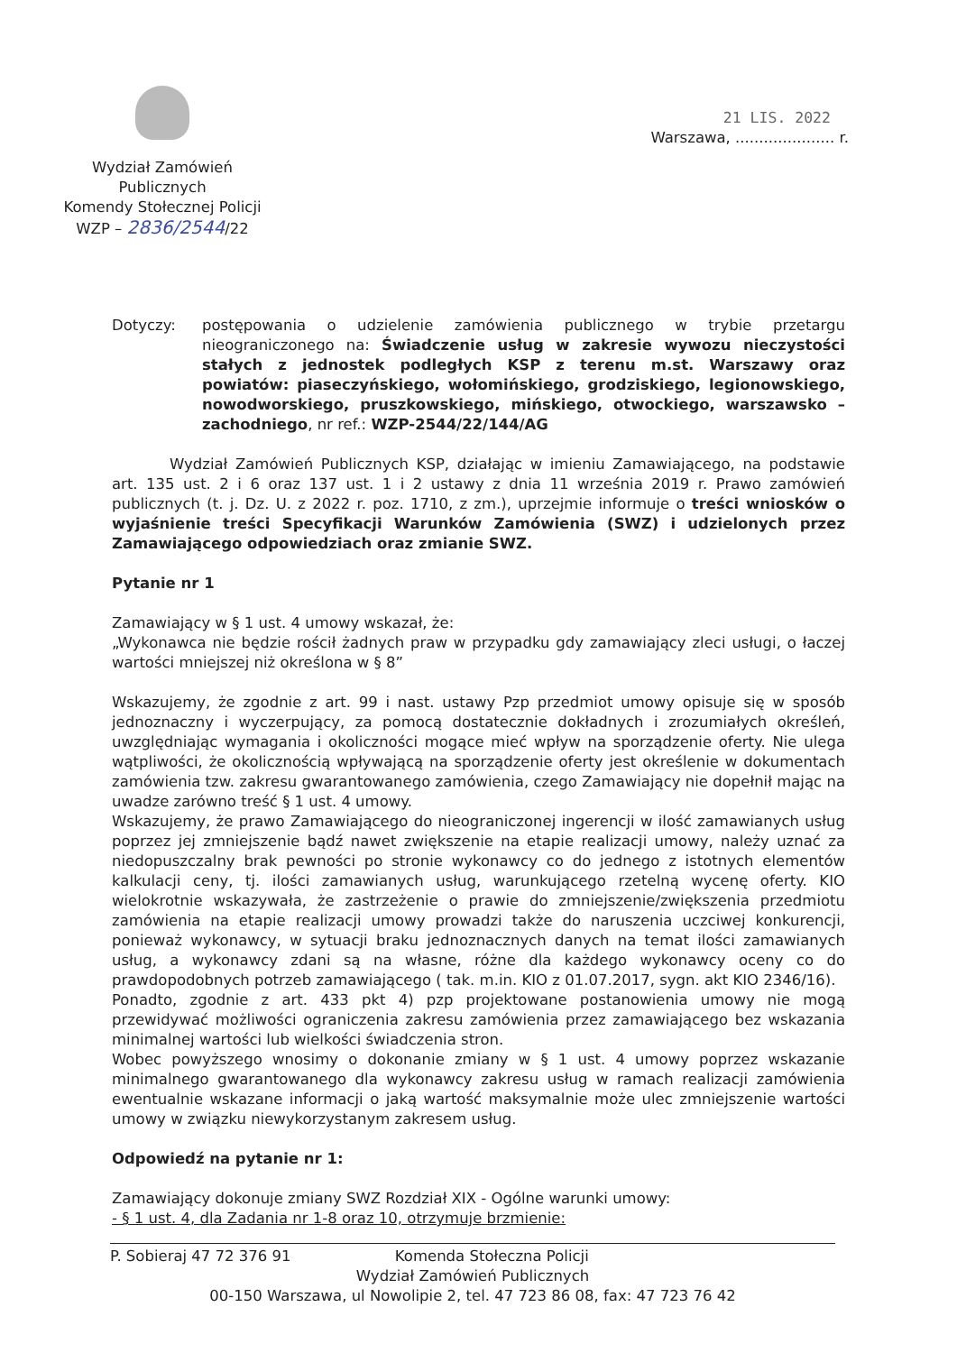Wydział Zamówień Publicznych
Komendy Stołecznej Policji
WZP – 2836/2544/22
21 LIS. 2022
Warszawa, ..................... r.
Dotyczy: postępowania o udzielenie zamówienia publicznego w trybie przetargu nieograniczonego na: Świadczenie usług w zakresie wywozu nieczystości stałych z jednostek podległych KSP z terenu m.st. Warszawy oraz powiatów: piaseczyńskiego, wołomińskiego, grodziskiego, legionowskiego, nowodworskiego, pruszkowskiego, mińskiego, otwockiego, warszawsko – zachodniego, nr ref.: WZP-2544/22/144/AG
Wydział Zamówień Publicznych KSP, działając w imieniu Zamawiającego, na podstawie art. 135 ust. 2 i 6 oraz 137 ust. 1 i 2 ustawy z dnia 11 września 2019 r. Prawo zamówień publicznych (t. j. Dz. U. z 2022 r. poz. 1710, z zm.), uprzejmie informuje o treści wniosków o wyjaśnienie treści Specyfikacji Warunków Zamówienia (SWZ) i udzielonych przez Zamawiającego odpowiedziach oraz zmianie SWZ.
Pytanie nr 1
Zamawiający w § 1 ust. 4 umowy wskazał, że:
„Wykonawca nie będzie rościł żadnych praw w przypadku gdy zamawiający zleci usługi, o łaczej wartości mniejszej niż określona w § 8”
Wskazujemy, że zgodnie z art. 99 i nast. ustawy Pzp przedmiot umowy opisuje się w sposób jednoznaczny i wyczerpujący, za pomocą dostatecznie dokładnych i zrozumiałych określeń, uwzględniając wymagania i okoliczności mogące mieć wpływ na sporządzenie oferty. Nie ulega wątpliwości, że okolicznością wpływającą na sporządzenie oferty jest określenie w dokumentach zamówienia tzw. zakresu gwarantowanego zamówienia, czego Zamawiający nie dopełnił mając na uwadze zarówno treść § 1 ust. 4 umowy.
Wskazujemy, że prawo Zamawiającego do nieograniczonej ingerencji w ilość zamawianych usług poprzez jej zmniejszenie bądź nawet zwiększenie na etapie realizacji umowy, należy uznać za niedopuszczalny brak pewności po stronie wykonawcy co do jednego z istotnych elementów kalkulacji ceny, tj. ilości zamawianych usług, warunkującego rzetelną wycenę oferty. KIO wielokrotnie wskazywała, że zastrzeżenie o prawie do zmniejszenie/zwiększenia przedmiotu zamówienia na etapie realizacji umowy prowadzi także do naruszenia uczciwej konkurencji, ponieważ wykonawcy, w sytuacji braku jednoznacznych danych na temat ilości zamawianych usług, a wykonawcy zdani są na własne, różne dla każdego wykonawcy oceny co do prawdopodobnych potrzeb zamawiającego ( tak. m.in. KIO z 01.07.2017, sygn. akt KIO 2346/16).
Ponadto, zgodnie z art. 433 pkt 4) pzp projektowane postanowienia umowy nie mogą przewidywać możliwości ograniczenia zakresu zamówienia przez zamawiającego bez wskazania minimalnej wartości lub wielkości świadczenia stron.
Wobec powyższego wnosimy o dokonanie zmiany w § 1 ust. 4 umowy poprzez wskazanie minimalnego gwarantowanego dla wykonawcy zakresu usług w ramach realizacji zamówienia ewentualnie wskazane informacji o jaką wartość maksymalnie może ulec zmniejszenie wartości umowy w związku niewykorzystanym zakresem usług.
Odpowiedź na pytanie nr 1:
Zamawiający dokonuje zmiany SWZ Rozdział XIX - Ogólne warunki umowy:
- § 1 ust. 4, dla Zadania nr 1-8 oraz 10, otrzymuje brzmienie:
P. Sobieraj 47 72 376 91 Komenda Stołeczna Policji
Wydział Zamówień Publicznych
00-150 Warszawa, ul Nowolipie 2, tel. 47 723 86 08, fax: 47 723 76 42